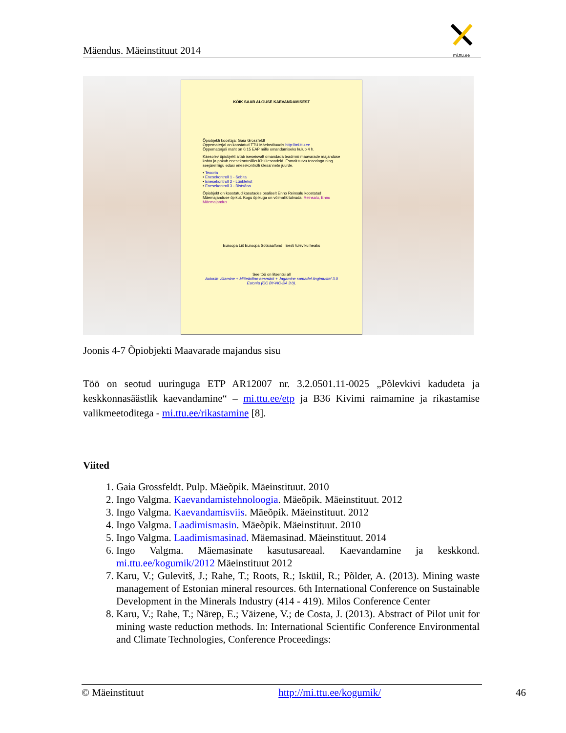Mäendus. Mäeinstituut 2014
mi.ttu.ee
KÕIK SAAB ALGUSE KAEVANDAMISEST
Õpiobjekti koostaja: Gaia Grossfeldt
Õppematerjal on koostatud TTÜ Mäeinstituudis http://mi.ttu.ee
Õppematerjali maht on 0,15 EAP mille omandamiseks kulub 4 h.
Käesolev õpiobjekt aitab iseseisvalt omandada teadmisi maavarade majanduse kohta ja pakub enesekontrolliks lühiülesandeid. Esmalt tutvu teooriaga ning seejärel liigu edasi enesekontrolli ülesannete juurde.
• Teooria
• Enesekontroll 1 - Sobita
• Enesekontroll 2 - Lünktekst
• Enesekontroll 3 - Ristsõna
Õpiobjekt on koostatud kasutades osaliselt Enno Reinsalu koostatud Mäemajanduse õpikut. Kogu õpikuga on võimalik tutvuda: Reinsalu, Enno Mäemajandus
Euroopa Liit Euroopa Sotsiaalfond Eesti tuleviku heaks
See töö on litsentsi all
Autorile viitamine + Mitteäriline eesmärk + Jagamine samadel tingimustel 3.0 Estonia (CC BY-NC-SA 3.0).
Joonis 4-7 Õpiobjekti Maavarade majandus sisu
Töö on seotud uuringuga ETP AR12007 nr. 3.2.0501.11-0025 „Põlevkivi kadudeta ja keskkonnasäästlik kaevandamine“ – mi.ttu.ee/etp ja B36 Kivimi raimamine ja rikastamise valikmeetoditega - mi.ttu.ee/rikastamine [8].
Viited
1. Gaia Grossfeldt. Pulp. Mäeõpik. Mäeinstituut. 2010
2. Ingo Valgma. Kaevandamistehnoloogia. Mäeõpik. Mäeinstituut. 2012
3. Ingo Valgma. Kaevandamisviis. Mäeõpik. Mäeinstituut. 2012
4. Ingo Valgma. Laadimismasin. Mäeõpik. Mäeinstituut. 2010
5. Ingo Valgma. Laadimismasinad. Mäemasinad. Mäeinstituut. 2014
6. Ingo Valgma. Mäemasinate kasutusareaal. Kaevandamine ja keskkond. mi.ttu.ee/kogumik/2012 Mäeinstituut 2012
7. Karu, V.; Gulevitš, J.; Rahe, T.; Roots, R.; Isküil, R.; Põlder, A. (2013). Mining waste management of Estonian mineral resources. 6th International Conference on Sustainable Development in the Minerals Industry (414 - 419). Milos Conference Center
8. Karu, V.; Rahe, T.; Närep, E.; Väizene, V.; de Costa, J. (2013). Abstract of Pilot unit for mining waste reduction methods. In: International Scientific Conference Environmental and Climate Technologies, Conference Proceedings:
© Mäeinstituut http://mi.ttu.ee/kogumik/ 46